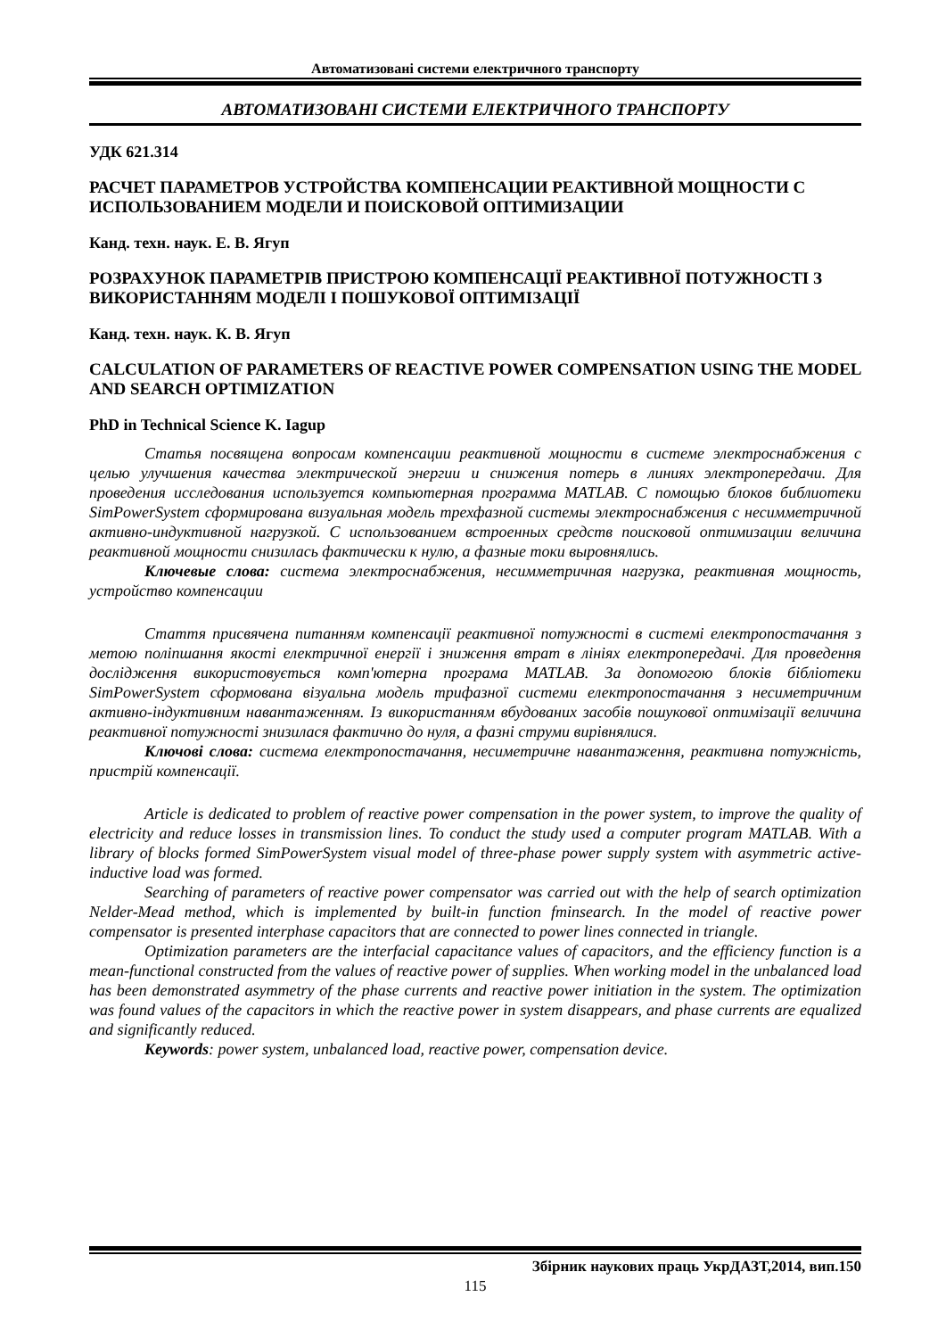Автоматизовані системи електричного транспорту
АВТОМАТИЗОВАНІ СИСТЕМИ ЕЛЕКТРИЧНОГО ТРАНСПОРТУ
УДК 621.314
РАСЧЕТ ПАРАМЕТРОВ УСТРОЙСТВА КОМПЕНСАЦИИ РЕАКТИВНОЙ МОЩНОСТИ С ИСПОЛЬЗОВАНИЕМ МОДЕЛИ И ПОИСКОВОЙ ОПТИМИЗАЦИИ
Канд. техн. наук. Е. В. Ягуп
РОЗРАХУНОК ПАРАМЕТРІВ ПРИСТРОЮ КОМПЕНСАЦІЇ РЕАКТИВНОЇ ПОТУЖНОСТІ З ВИКОРИСТАННЯМ МОДЕЛІ І ПОШУКОВОЇ ОПТИМІЗАЦІЇ
Канд. техн. наук. К. В. Ягуп
CALCULATION OF PARAMETERS OF REACTIVE POWER COMPENSATION USING THE MODEL AND SEARCH OPTIMIZATION
PhD in Technical Science K. Iagup
Статья посвящена вопросам компенсации реактивной мощности в системе электроснабжения с целью улучшения качества электрической энергии и снижения потерь в линиях электропередачи. Для проведения исследования используется компьютерная программа MATLAB. С помощью блоков библиотеки SimPowerSystem сформирована визуальная модель трехфазной системы электроснабжения с несимметричной активно-индуктивной нагрузкой. С использованием встроенных средств поисковой оптимизации величина реактивной мощности снизилась фактически к нулю, а фазные токи выровнялись.
Ключевые слова: система электроснабжения, несимметричная нагрузка, реактивная мощность, устройство компенсации
Стаття присвячена питанням компенсації реактивної потужності в системі електропостачання з метою поліпшання якості електричної енергії і зниження втрат в лініях електропередачі. Для проведення дослідження використовується комп'ютерна програма MATLAB. За допомогою блоків бібліотеки SimPowerSystem сформована візуальна модель трифазної системи електропостачання з несиметричним активно-індуктивним навантаженням. Із використанням вбудованих засобів пошукової оптимізації величина реактивної потужності знизилася фактично до нуля, а фазні струми вирівнялися.
Ключові слова: система електропостачання, несиметричне навантаження, реактивна потужність, пристрій компенсації.
Article is dedicated to problem of reactive power compensation in the power system, to improve the quality of electricity and reduce losses in transmission lines. To conduct the study used a computer program MATLAB. With a library of blocks formed SimPowerSystem visual model of three-phase power supply system with asymmetric active-inductive load was formed.
Searching of parameters of reactive power compensator was carried out with the help of search optimization Nelder-Mead method, which is implemented by built-in function fminsearch. In the model of reactive power compensator is presented interphase capacitors that are connected to power lines connected in triangle.
Optimization parameters are the interfacial capacitance values of capacitors, and the efficiency function is a mean-functional constructed from the values of reactive power of supplies. When working model in the unbalanced load has been demonstrated asymmetry of the phase currents and reactive power initiation in the system. The optimization was found values of the capacitors in which the reactive power in system disappears, and phase currents are equalized and significantly reduced.
Keywords: power system, unbalanced load, reactive power, compensation device.
Збірник наукових праць УкрДАЗТ,2014, вип.150
115